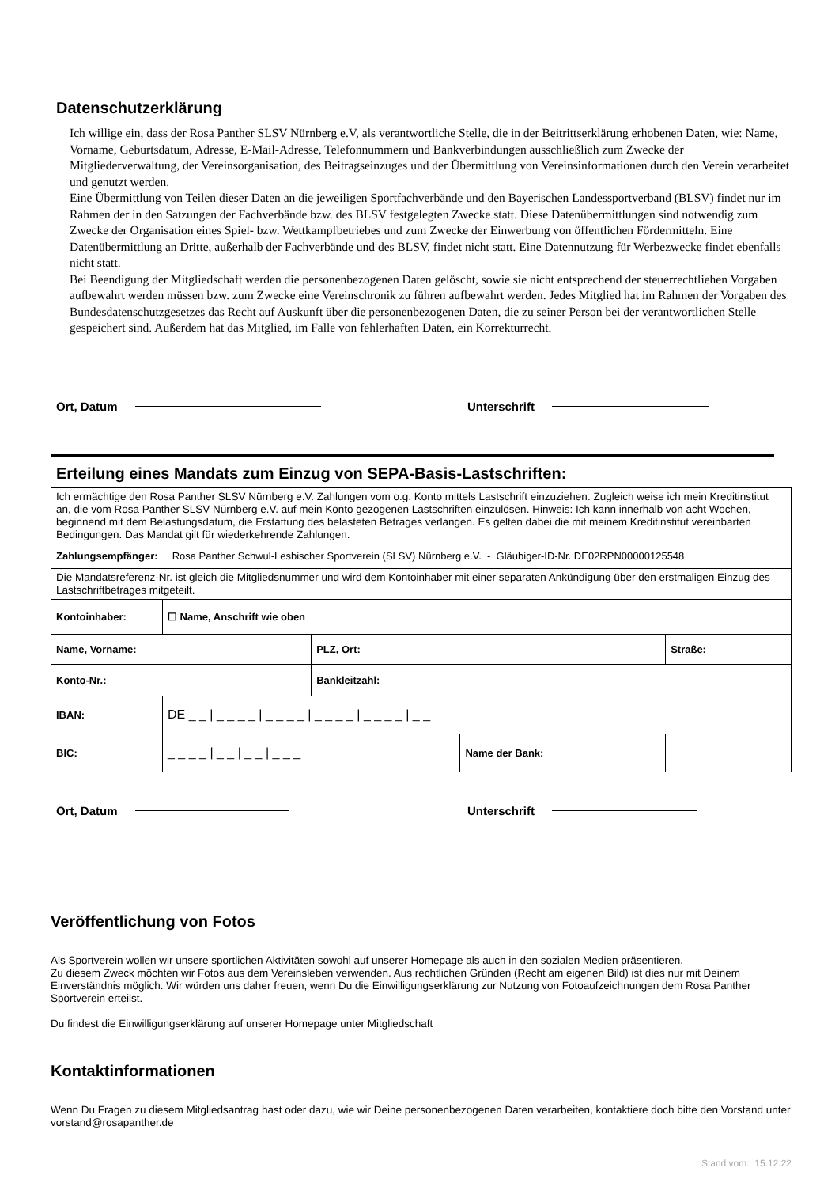Datenschutzerklärung
Ich willige ein, dass der Rosa Panther SLSV Nürnberg e.V, als verantwortliche Stelle, die in der Beitrittserklärung erhobenen Daten, wie: Name, Vorname, Geburtsdatum, Adresse, E-Mail-Adresse, Telefonnummern und Bankverbindungen ausschließlich zum Zwecke der Mitgliederverwaltung, der Vereinsorganisation, des Beitragseinzuges und der Übermittlung von Vereinsinformationen durch den Verein verarbeitet und genutzt werden.
Eine Übermittlung von Teilen dieser Daten an die jeweiligen Sportfachverbände und den Bayerischen Landessportverband (BLSV) findet nur im Rahmen der in den Satzungen der Fachverbände bzw. des BLSV festgelegten Zwecke statt. Diese Datenübermittlungen sind notwendig zum Zwecke der Organisation eines Spiel- bzw. Wettkampfbetriebes und zum Zwecke der Einwerbung von öffentlichen Fördermitteln. Eine Datenübermittlung an Dritte, außerhalb der Fachverbände und des BLSV, findet nicht statt. Eine Datennutzung für Werbezwecke findet ebenfalls nicht statt.
Bei Beendigung der Mitgliedschaft werden die personenbezogenen Daten gelöscht, sowie sie nicht entsprechend der steuerrechtliehen Vorgaben aufbewahrt werden müssen bzw. zum Zwecke eine Vereinschronik zu führen aufbewahrt werden. Jedes Mitglied hat im Rahmen der Vorgaben des Bundesdatenschutzgesetzes das Recht auf Auskunft über die personenbezogenen Daten, die zu seiner Person bei der verantwortlichen Stelle gespeichert sind. Außerdem hat das Mitglied, im Falle von fehlerhaften Daten, ein Korrekturrecht.
Ort, Datum Unterschrift
Erteilung eines Mandats zum Einzug von SEPA-Basis-Lastschriften:
| Ich ermächtige den Rosa Panther SLSV Nürnberg e.V. Zahlungen vom o.g. Konto mittels Lastschrift einzuziehen. Zugleich weise ich mein Kreditinstitut an, die vom Rosa Panther SLSV Nürnberg e.V. auf mein Konto gezogenen Lastschriften einzulösen. Hinweis: Ich kann innerhalb von acht Wochen, beginnend mit dem Belastungsdatum, die Erstattung des belasteten Betrages verlangen. Es gelten dabei die mit meinem Kreditinstitut vereinbarten Bedingungen. Das Mandat gilt für wiederkehrende Zahlungen. | | | | |
| Zahlungsempfänger: Rosa Panther Schwul-Lesbischer Sportverein (SLSV) Nürnberg e.V. - Gläubiger-ID-Nr. DE02RPN00000125548 | | | | |
| Die Mandatsreferenz-Nr. ist gleich die Mitgliedsnummer und wird dem Kontoinhaber mit einer separaten Ankündigung über den erstmaligen Einzug des Lastschriftbetrages mitgeteilt. | | | | |
| Kontoinhaber: | ☐ Name, Anschrift wie oben | | | |
| Name, Vorname: | | PLZ, Ort: | | Straße: |
| Konto-Nr.: | | Bankleitzahl: | | |
| IBAN: | DE _ _ / _ _ _ _ / _ _ _ _ / _ _ _ _ / _ _ _ _ / _ _ | | | |
| BIC: | _ _ _ _ / _ _ / _ _ / _ _ _ | | Name der Bank: | |
Ort, Datum Unterschrift
Veröffentlichung von Fotos
Als Sportverein wollen wir unsere sportlichen Aktivitäten sowohl auf unserer Homepage als auch in den sozialen Medien präsentieren.
Zu diesem Zweck möchten wir Fotos aus dem Vereinsleben verwenden. Aus rechtlichen Gründen (Recht am eigenen Bild) ist dies nur mit Deinem Einverständnis möglich. Wir würden uns daher freuen, wenn Du die Einwilligungserklärung zur Nutzung von Fotoaufzeichnungen dem Rosa Panther Sportverein erteilst.
Du findest die Einwilligungserklärung auf unserer Homepage unter Mitgliedschaft
Kontaktinformationen
Wenn Du Fragen zu diesem Mitgliedsantrag hast oder dazu, wie wir Deine personenbezogenen Daten verarbeiten, kontaktiere doch bitte den Vorstand unter vorstand@rosapanther.de
Stand vom: 15.12.22